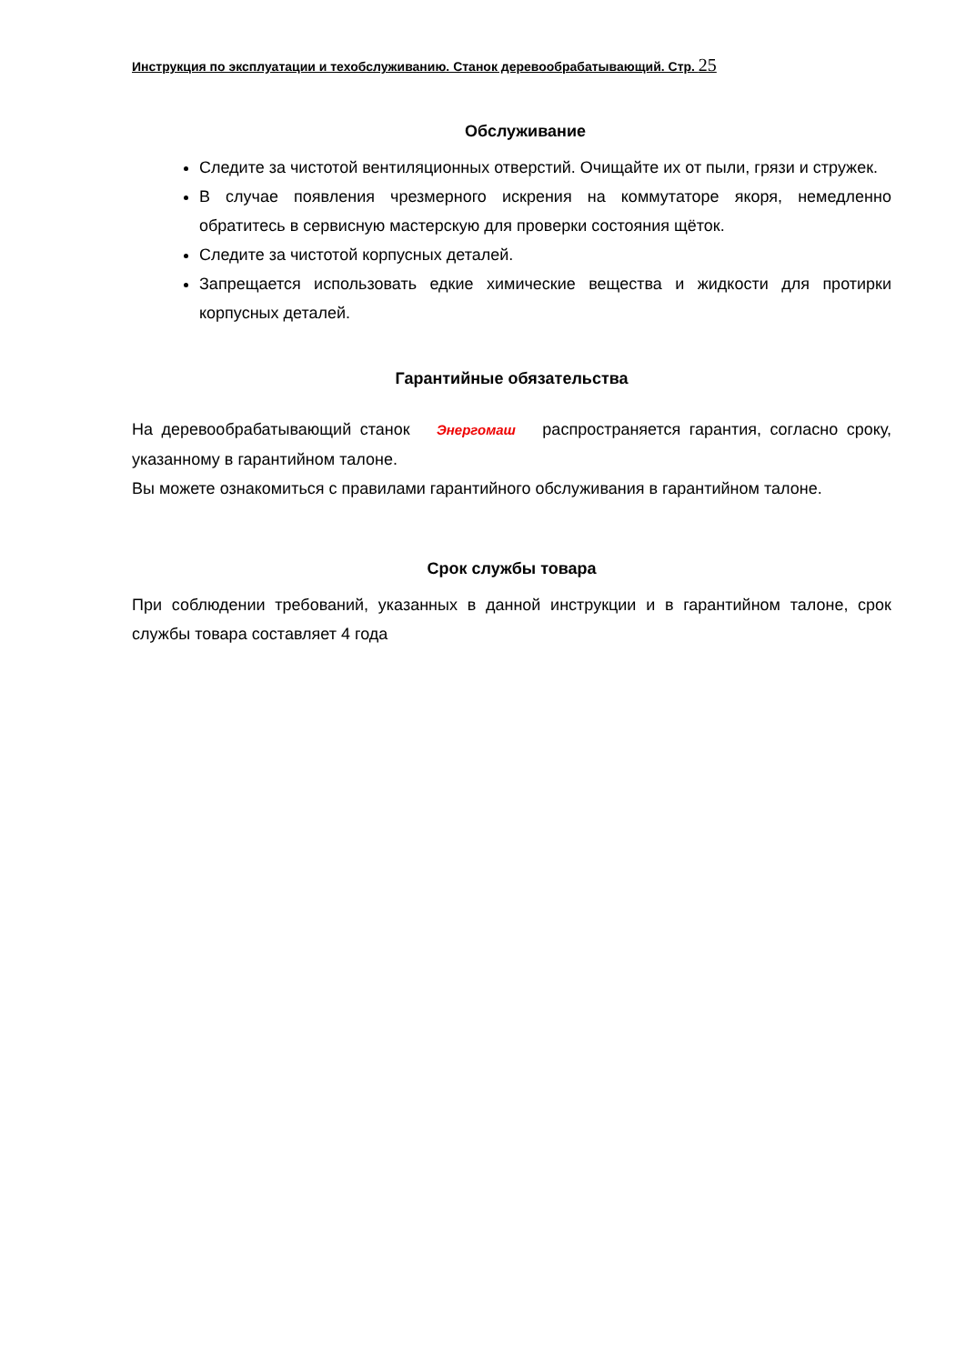Инструкция по эксплуатации и техобслуживанию. Станок деревообрабатывающий. Стр. 25
Обслуживание
Следите за чистотой вентиляционных отверстий. Очищайте их от пыли, грязи и стружек.
В случае появления чрезмерного искрения на коммутаторе якоря, немедленно обратитесь в сервисную мастерскую для проверки состояния щёток.
Следите за чистотой корпусных деталей.
Запрещается использовать едкие химические вещества и жидкости для протирки корпусных деталей.
Гарантийные обязательства
На деревообрабатывающий станок Энергомаш распространяется гарантия, согласно сроку, указанному в гарантийном талоне.
Вы можете ознакомиться с правилами гарантийного обслуживания в гарантийном талоне.
Срок службы товара
При соблюдении требований, указанных в данной инструкции и в гарантийном талоне, срок службы товара составляет 4 года